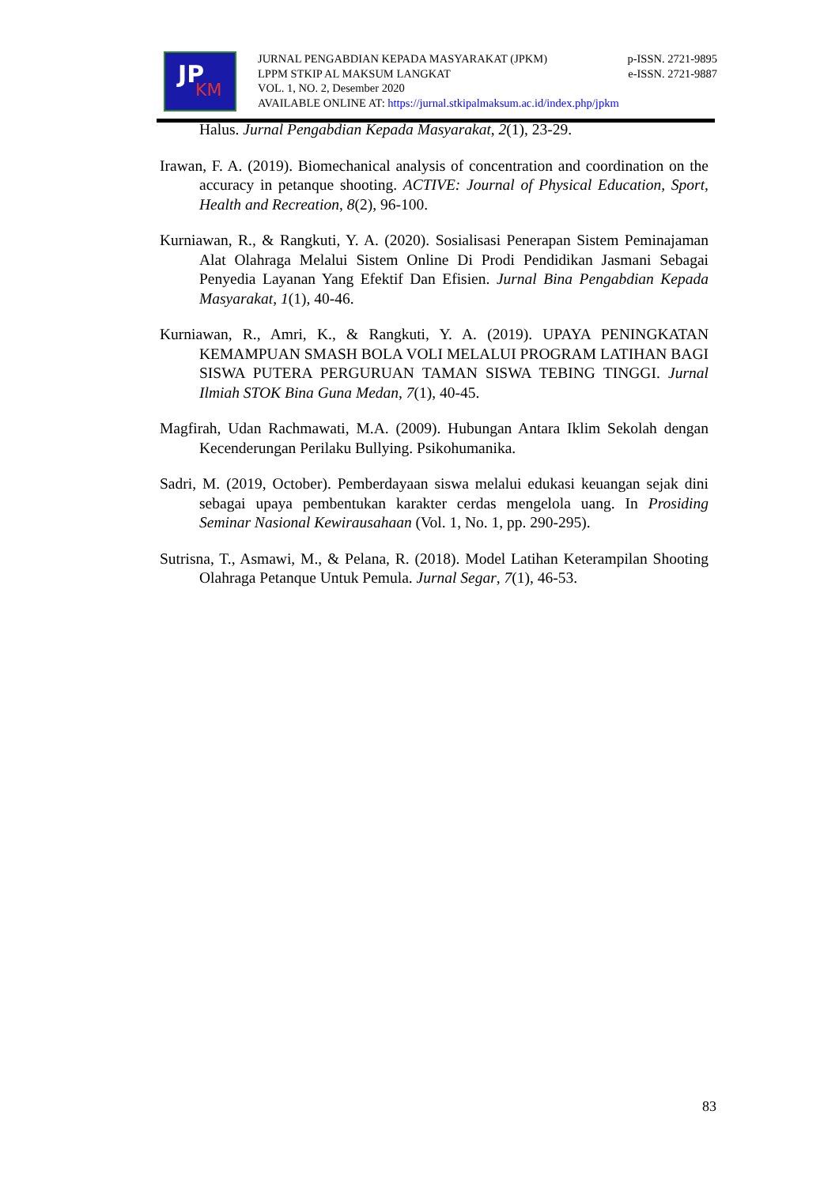JP
KM
JURNAL PENGABDIAN KEPADA MASYARAKAT (JPKM) p-ISSN. 2721-9895
LPPM STKIP AL MAKSUM LANGKAT e-ISSN. 2721-9887
VOL. 1, NO. 2, Desember 2020
AVAILABLE ONLINE AT: https://jurnal.stkipalmaksum.ac.id/index.php/jpkm
Halus. Jurnal Pengabdian Kepada Masyarakat, 2(1), 23-29.
Irawan, F. A. (2019). Biomechanical analysis of concentration and coordination on the accuracy in petanque shooting. ACTIVE: Journal of Physical Education, Sport, Health and Recreation, 8(2), 96-100.
Kurniawan, R., & Rangkuti, Y. A. (2020). Sosialisasi Penerapan Sistem Peminajaman Alat Olahraga Melalui Sistem Online Di Prodi Pendidikan Jasmani Sebagai Penyedia Layanan Yang Efektif Dan Efisien. Jurnal Bina Pengabdian Kepada Masyarakat, 1(1), 40-46.
Kurniawan, R., Amri, K., & Rangkuti, Y. A. (2019). UPAYA PENINGKATAN KEMAMPUAN SMASH BOLA VOLI MELALUI PROGRAM LATIHAN BAGI SISWA PUTERA PERGURUAN TAMAN SISWA TEBING TINGGI. Jurnal Ilmiah STOK Bina Guna Medan, 7(1), 40-45.
Magfirah, Udan Rachmawati, M.A. (2009). Hubungan Antara Iklim Sekolah dengan Kecenderungan Perilaku Bullying. Psikohumanika.
Sadri, M. (2019, October). Pemberdayaan siswa melalui edukasi keuangan sejak dini sebagai upaya pembentukan karakter cerdas mengelola uang. In Prosiding Seminar Nasional Kewirausahaan (Vol. 1, No. 1, pp. 290-295).
Sutrisna, T., Asmawi, M., & Pelana, R. (2018). Model Latihan Keterampilan Shooting Olahraga Petanque Untuk Pemula. Jurnal Segar, 7(1), 46-53.
83